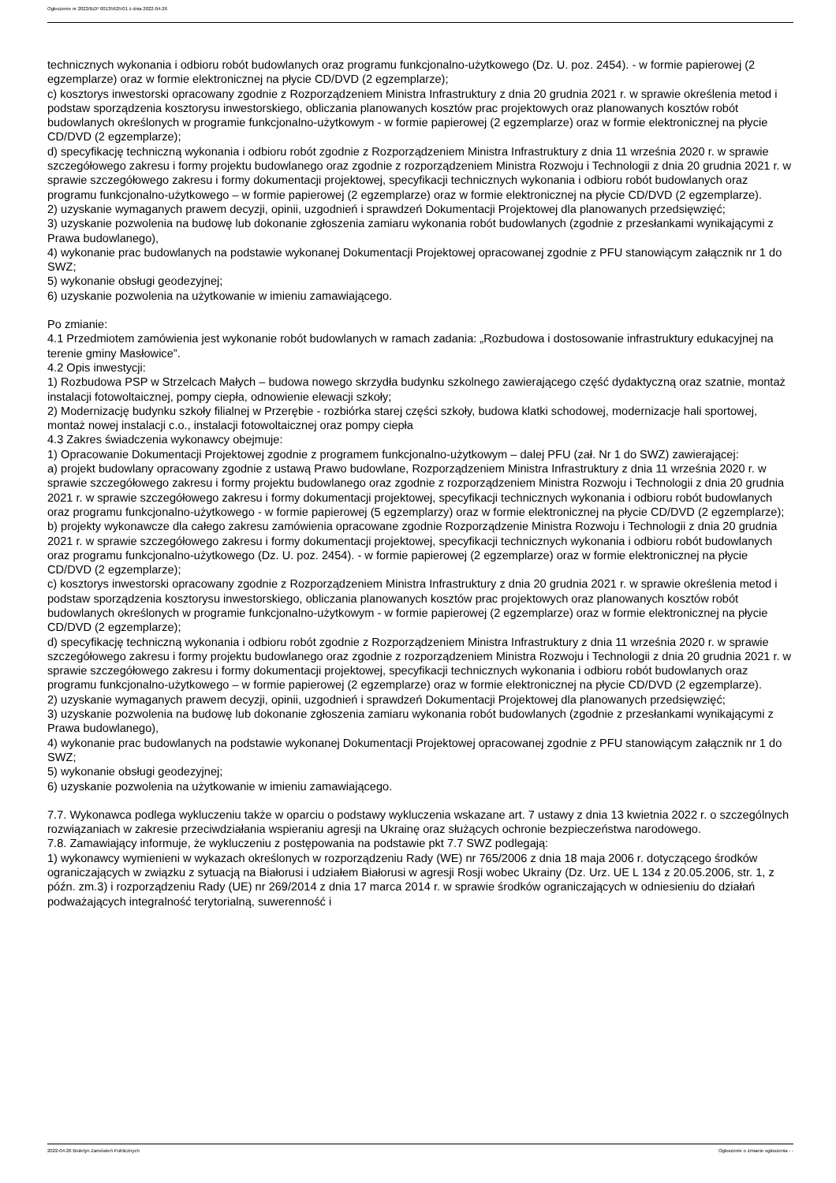Ogłoszenie nr 2022/BZP 00135625/01 z dnia 2022-04-26
technicznych wykonania i odbioru robót budowlanych oraz programu funkcjonalno-użytkowego (Dz. U. poz. 2454). - w formie papierowej (2 egzemplarze) oraz w formie elektronicznej na płycie CD/DVD (2 egzemplarze);
c) kosztorys inwestorski opracowany zgodnie z Rozporządzeniem Ministra Infrastruktury z dnia 20 grudnia 2021 r. w sprawie określenia metod i podstaw sporządzenia kosztorysu inwestorskiego, obliczania planowanych kosztów prac projektowych oraz planowanych kosztów robót budowlanych określonych w programie funkcjonalno-użytkowym - w formie papierowej (2 egzemplarze) oraz w formie elektronicznej na płycie CD/DVD (2 egzemplarze);
d) specyfikację techniczną wykonania i odbioru robót zgodnie z Rozporządzeniem Ministra Infrastruktury z dnia 11 września 2020 r. w sprawie szczegółowego zakresu i formy projektu budowlanego oraz zgodnie z rozporządzeniem Ministra Rozwoju i Technologii z dnia 20 grudnia 2021 r. w sprawie szczegółowego zakresu i formy dokumentacji projektowej, specyfikacji technicznych wykonania i odbioru robót budowlanych oraz programu funkcjonalno-użytkowego – w formie papierowej (2 egzemplarze) oraz w formie elektronicznej na płycie CD/DVD (2 egzemplarze).
2) uzyskanie wymaganych prawem decyzji, opinii, uzgodnień i sprawdzeń Dokumentacji Projektowej dla planowanych przedsięwzięć;
3) uzyskanie pozwolenia na budowę lub dokonanie zgłoszenia zamiaru wykonania robót budowlanych (zgodnie z przesłankami wynikającymi z Prawa budowlanego),
4) wykonanie prac budowlanych na podstawie wykonanej Dokumentacji Projektowej opracowanej zgodnie z PFU stanowiącym załącznik nr 1 do SWZ;
5) wykonanie obsługi geodezyjnej;
6) uzyskanie pozwolenia na użytkowanie w imieniu zamawiającego.
Po zmianie:
4.1 Przedmiotem zamówienia jest wykonanie robót budowlanych w ramach zadania: „Rozbudowa i dostosowanie infrastruktury edukacyjnej na terenie gminy Masłowice”.
4.2 Opis inwestycji:
1) Rozbudowa PSP w Strzelcach Małych – budowa nowego skrzydła budynku szkolnego zawierającego część dydaktyczną oraz szatnie, montaż instalacji fotowoltaicznej, pompy ciepła, odnowienie elewacji szkoły;
2) Modernizację budynku szkoły filialnej w Przerębie - rozbiórka starej części szkoły, budowa klatki schodowej, modernizacje hali sportowej, montaż nowej instalacji c.o., instalacji fotowoltaicznej oraz pompy ciepła
4.3 Zakres świadczenia wykonawcy obejmuje:
1) Opracowanie Dokumentacji Projektowej zgodnie z programem funkcjonalno-użytkowym – dalej PFU (zał. Nr 1 do SWZ) zawierającej:
a) projekt budowlany opracowany zgodnie z ustawą Prawo budowlane, Rozporządzeniem Ministra Infrastruktury z dnia 11 września 2020 r. w sprawie szczegółowego zakresu i formy projektu budowlanego oraz zgodnie z rozporządzeniem Ministra Rozwoju i Technologii z dnia 20 grudnia 2021 r. w sprawie szczegółowego zakresu i formy dokumentacji projektowej, specyfikacji technicznych wykonania i odbioru robót budowlanych oraz programu funkcjonalno-użytkowego - w formie papierowej (5 egzemplarzy) oraz w formie elektronicznej na płycie CD/DVD (2 egzemplarze);
b) projekty wykonawcze dla całego zakresu zamówienia opracowane zgodnie Rozporządzenie Ministra Rozwoju i Technologii z dnia 20 grudnia 2021 r. w sprawie szczegółowego zakresu i formy dokumentacji projektowej, specyfikacji technicznych wykonania i odbioru robót budowlanych oraz programu funkcjonalno-użytkowego (Dz. U. poz. 2454). - w formie papierowej (2 egzemplarze) oraz w formie elektronicznej na płycie CD/DVD (2 egzemplarze);
c) kosztorys inwestorski opracowany zgodnie z Rozporządzeniem Ministra Infrastruktury z dnia 20 grudnia 2021 r. w sprawie określenia metod i podstaw sporządzenia kosztorysu inwestorskiego, obliczania planowanych kosztów prac projektowych oraz planowanych kosztów robót budowlanych określonych w programie funkcjonalno-użytkowym - w formie papierowej (2 egzemplarze) oraz w formie elektronicznej na płycie CD/DVD (2 egzemplarze);
d) specyfikację techniczną wykonania i odbioru robót zgodnie z Rozporządzeniem Ministra Infrastruktury z dnia 11 września 2020 r. w sprawie szczegółowego zakresu i formy projektu budowlanego oraz zgodnie z rozporządzeniem Ministra Rozwoju i Technologii z dnia 20 grudnia 2021 r. w sprawie szczegółowego zakresu i formy dokumentacji projektowej, specyfikacji technicznych wykonania i odbioru robót budowlanych oraz programu funkcjonalno-użytkowego – w formie papierowej (2 egzemplarze) oraz w formie elektronicznej na płycie CD/DVD (2 egzemplarze).
2) uzyskanie wymaganych prawem decyzji, opinii, uzgodnień i sprawdzeń Dokumentacji Projektowej dla planowanych przedsięwzięć;
3) uzyskanie pozwolenia na budowę lub dokonanie zgłoszenia zamiaru wykonania robót budowlanych (zgodnie z przesłankami wynikającymi z Prawa budowlanego),
4) wykonanie prac budowlanych na podstawie wykonanej Dokumentacji Projektowej opracowanej zgodnie z PFU stanowiącym załącznik nr 1 do SWZ;
5) wykonanie obsługi geodezyjnej;
6) uzyskanie pozwolenia na użytkowanie w imieniu zamawiającego.
7.7. Wykonawca podlega wykluczeniu także w oparciu o podstawy wykluczenia wskazane art. 7 ustawy z dnia 13 kwietnia 2022 r. o szczególnych rozwiązaniach w zakresie przeciwdziałania wspieraniu agresji na Ukrainę oraz służących ochronie bezpieczeństwa narodowego.
7.8. Zamawiający informuje, że wykluczeniu z postępowania na podstawie pkt 7.7 SWZ podlegają:
1) wykonawcy wymienieni w wykazach określonych w rozporządzeniu Rady (WE) nr 765/2006 z dnia 18 maja 2006 r. dotyczącego środków ograniczających w związku z sytuacją na Białorusi i udziałem Białorusi w agresji Rosji wobec Ukrainy (Dz. Urz. UE L 134 z 20.05.2006, str. 1, z późn. zm.3) i rozporządzeniu Rady (UE) nr 269/2014 z dnia 17 marca 2014 r. w sprawie środków ograniczających w odniesieniu do działań podważających integralność terytorialną, suwerenność i
2022-04-26 Biuletyn Zamówień Publicznych Ogłoszenie o zmianie ogłoszenia - -